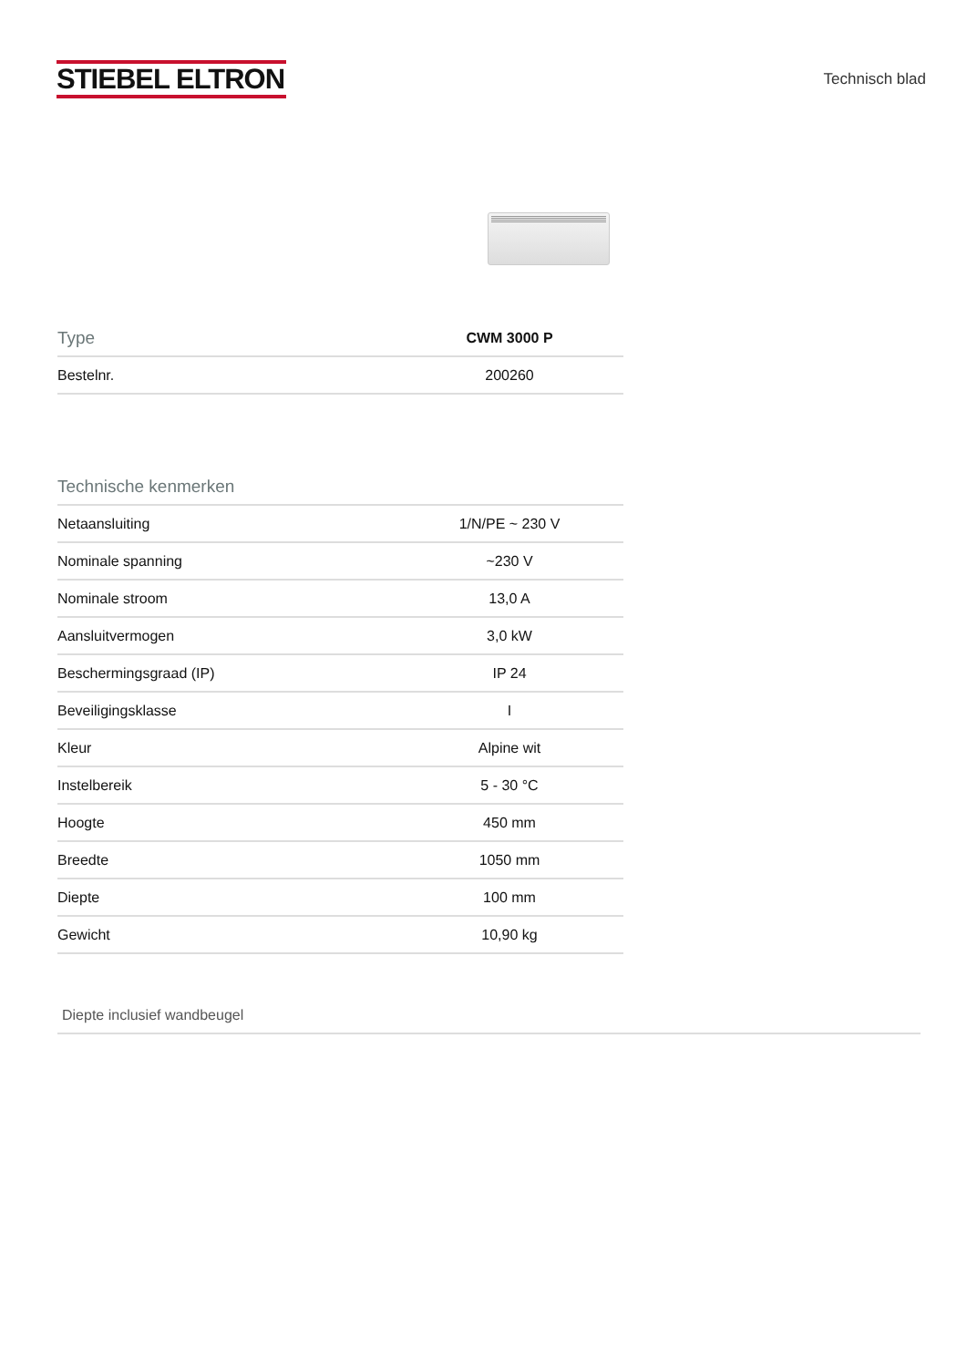STIEBEL ELTRON
Technisch blad
| Type | CWM 3000 P |
| --- | --- |
| Bestelnr. | 200260 |
Technische kenmerken
| Netaansluiting | 1/N/PE ~ 230 V |
| Nominale spanning | ~230 V |
| Nominale stroom | 13,0 A |
| Aansluitvermogen | 3,0 kW |
| Beschermingsgraad (IP) | IP 24 |
| Beveiligingsklasse | I |
| Kleur | Alpine wit |
| Instelbereik | 5 - 30 °C |
| Hoogte | 450 mm |
| Breedte | 1050 mm |
| Diepte | 100 mm |
| Gewicht | 10,90 kg |
Diepte inclusief wandbeugel